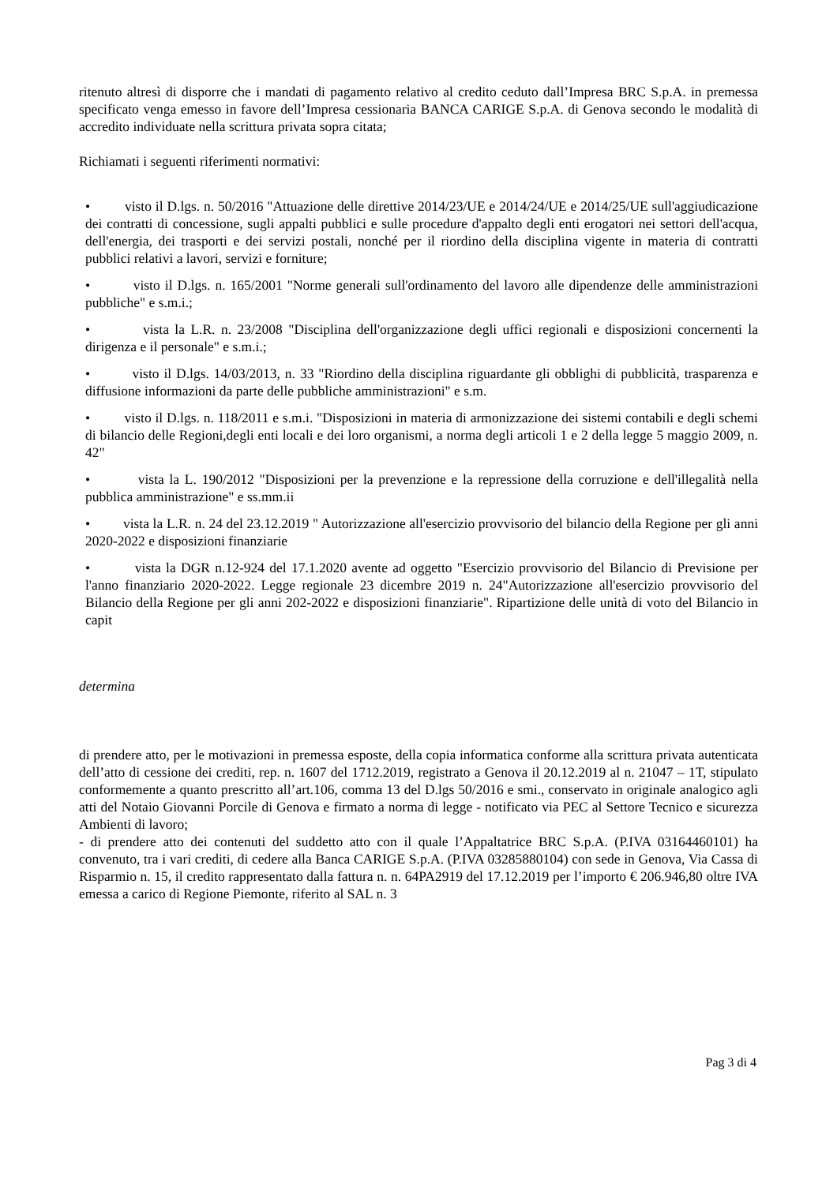ritenuto altresì di disporre che i mandati di pagamento relativo al credito ceduto dall’Impresa BRC S.p.A. in premessa specificato venga emesso in favore dell’Impresa cessionaria BANCA CARIGE S.p.A. di Genova secondo le modalità di accredito individuate nella scrittura privata sopra citata;
Richiamati i seguenti riferimenti normativi:
• visto il D.lgs. n. 50/2016 "Attuazione delle direttive 2014/23/UE e 2014/24/UE e 2014/25/UE sull'aggiudicazione dei contratti di concessione, sugli appalti pubblici e sulle procedure d'appalto degli enti erogatori nei settori dell'acqua, dell'energia, dei trasporti e dei servizi postali, nonché per il riordino della disciplina vigente in materia di contratti pubblici relativi a lavori, servizi e forniture;
• visto il D.lgs. n. 165/2001 "Norme generali sull'ordinamento del lavoro alle dipendenze delle amministrazioni pubbliche" e s.m.i.;
• vista la L.R. n. 23/2008 "Disciplina dell'organizzazione degli uffici regionali e disposizioni concernenti la dirigenza e il personale" e s.m.i.;
• visto il D.lgs. 14/03/2013, n. 33 "Riordino della disciplina riguardante gli obblighi di pubblicità, trasparenza e diffusione informazioni da parte delle pubbliche amministrazioni" e s.m.
• visto il D.lgs. n. 118/2011 e s.m.i. "Disposizioni in materia di armonizzazione dei sistemi contabili e degli schemi di bilancio delle Regioni,degli enti locali e dei loro organismi, a norma degli articoli 1 e 2 della legge 5 maggio 2009, n. 42"
• vista la L. 190/2012 "Disposizioni per la prevenzione e la repressione della corruzione e dell'illegalità nella pubblica amministrazione" e ss.mm.ii
• vista la L.R. n. 24 del 23.12.2019 " Autorizzazione all'esercizio provvisorio del bilancio della Regione per gli anni 2020-2022 e disposizioni finanziarie
• vista la DGR n.12-924 del 17.1.2020 avente ad oggetto "Esercizio provvisorio del Bilancio di Previsione per l'anno finanziario 2020-2022. Legge regionale 23 dicembre 2019 n. 24"Autorizzazione all'esercizio provvisorio del Bilancio della Regione per gli anni 202-2022 e disposizioni finanziarie". Ripartizione delle unità di voto del Bilancio in capit
determina
di prendere atto, per le motivazioni in premessa esposte, della copia informatica conforme alla scrittura privata autenticata dell’atto di cessione dei crediti, rep. n. 1607 del 1712.2019, registrato a Genova il 20.12.2019 al n. 21047 – 1T, stipulato conformemente a quanto prescritto all’art.106, comma 13 del D.lgs 50/2016 e smi., conservato in originale analogico agli atti del Notaio Giovanni Porcile di Genova e firmato a norma di legge - notificato via PEC al Settore Tecnico e sicurezza Ambienti di lavoro;
- di prendere atto dei contenuti del suddetto atto con il quale l’Appaltatrice BRC S.p.A. (P.IVA 03164460101) ha convenuto, tra i vari crediti, di cedere alla Banca CARIGE S.p.A. (P.IVA 03285880104) con sede in Genova, Via Cassa di Risparmio n. 15, il credito rappresentato dalla fattura n. n. 64PA2919 del 17.12.2019 per l’importo € 206.946,80 oltre IVA emessa a carico di Regione Piemonte, riferito al SAL n. 3
Pag 3 di 4